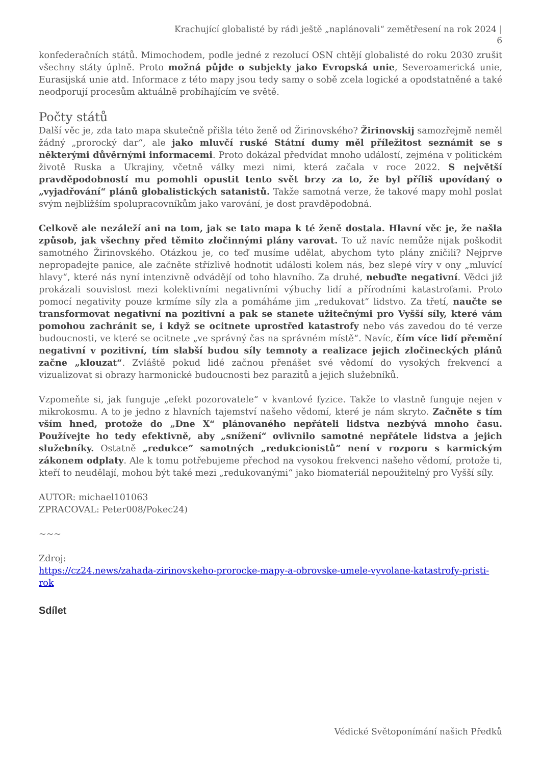Krachující globalisté by rádi ještě „naplánovali“ zemětřesení na rok 2024 |
6
konfederačních států. Mimochodem, podle jedné z rezolucí OSN chtějí globalisté do roku 2030 zrušit všechny státy úplně. Proto možná půjde o subjekty jako Evropská unie, Severoamerická unie, Eurasijská unie atd. Informace z této mapy jsou tedy samy o sobě zcela logické a opodstatněné a také neodporují procesům aktuálně probíhajícím ve světě.
Počty států
Další věc je, zda tato mapa skutečně přišla této ženě od Žirinovského? Žirinovskij samozřejmě neměl žádný „prorocký dar“, ale jako mluvčí ruské Státní dumy měl příležitost seznámit se s některými důvěrnými informacemi. Proto dokázal předvídat mnoho událostí, zejména v politickém životě Ruska a Ukrajiny, včetně války mezi nimi, která začala v roce 2022. S největší pravděpodobností mu pomohli opustit tento svět brzy za to, že byl příliš upovídaný o „vyjadřování“ plánů globalistických satanistů. Takže samotná verze, že takové mapy mohl poslat svým nejbližším spolupracovníkům jako varování, je dost pravděpodobná.
Celkově ale nezáleží ani na tom, jak se tato mapa k té ženě dostala. Hlavní věc je, že našla způsob, jak všechny před těmito zločinnými plány varovat. To už navíc nemůže nijak poškodit samotného Žirinovského. Otázkou je, co teď musíme udělat, abychom tyto plány zničili? Nejprve nepropadejte panice, ale začněte střízlivě hodnotit události kolem nás, bez slepé víry v ony „mluvící hlavy“, které nás nyní intenzivně odvádějí od toho hlavního. Za druhé, nebuďte negativní. Vědci již prokázali souvislost mezi kolektivními negativními výbuchy lidí a přírodními katastrofami. Proto pomocí negativity pouze krmíme síly zla a pomáháme jim „redukovat“ lidstvo. Za třetí, naučte se transformovat negativní na pozitivní a pak se stanete užitečnými pro Vyšší síly, které vám pomohou zachránit se, i když se ocitnete uprostřed katastrofy nebo vás zavedou do té verze budoucnosti, ve které se ocitnete „ve správný čas na správném místě“. Navíc, čím více lidí přemění negativní v pozitivní, tím slabší budou síly temnoty a realizace jejich zločineckých plánů začne „klouzat“. Zvláště pokud lidé začnou přenášet své vědomí do vysokých frekvencí a vizualizovat si obrazy harmonické budoucnosti bez parazitů a jejich služebníků.
Vzpomeňte si, jak funguje „efekt pozorovatele“ v kvantové fyzice. Takže to vlastně funguje nejen v mikrokosmu. A to je jedno z hlavních tajemství našeho vědomí, které je nám skryto. Začněte s tím vším hned, protože do „Dne X“ plánovaného nepřáteli lidstva nezbývá mnoho času. Používejte ho tedy efektivně, aby „snížení“ ovlivnilo samotné nepřátele lidstva a jejich služebníky. Ostatně „redukce“ samotných „redukcionistů“ není v rozporu s karmickým zákonem odplaty. Ale k tomu potřebujeme přechod na vysokou frekvenci našeho vědomí, protože ti, kteří to neudělají, mohou být také mezi „redukovanými“ jako biomateriál nepoužitelný pro Vyšší síly.
AUTOR: michael101063
ZPRACOVAL: Peter008/Pokec24)
~~~
Zdroj:
https://cz24.news/zahada-zirinovskeho-prorocke-mapy-a-obrovske-umele-vyvolane-katastrofy-pristi-rok
Sdílet
Védické Světoponímání našich Předků